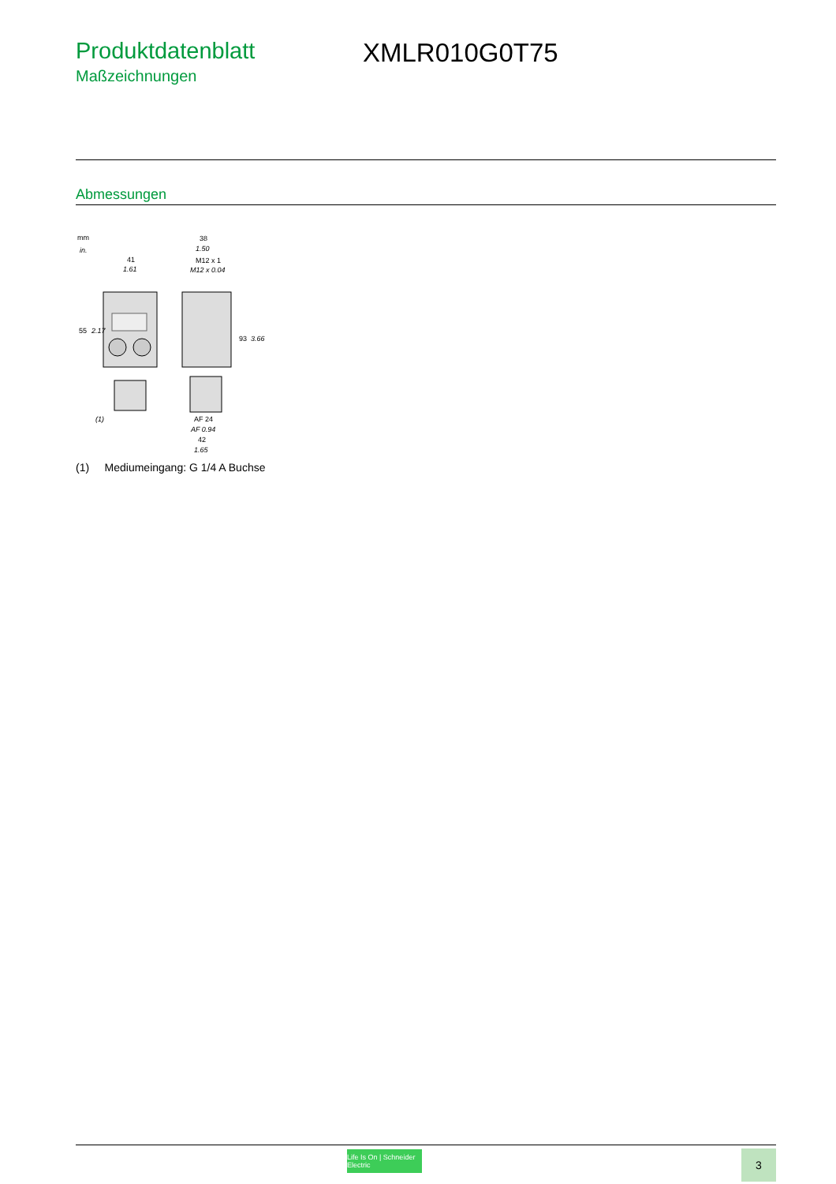Produktdatenblatt
Maßzeichnungen
XMLR010G0T75
Abmessungen
mm
in.
41
1.61
38
1.50
M12 x 1
M12 x 0.04
55
2.17
93
3.66
(1)
AF 24
AF 0.94
42
1.65
(1) Mediumeingang: G 1/4 A Buchse
Life Is On | Schneider Electric
3